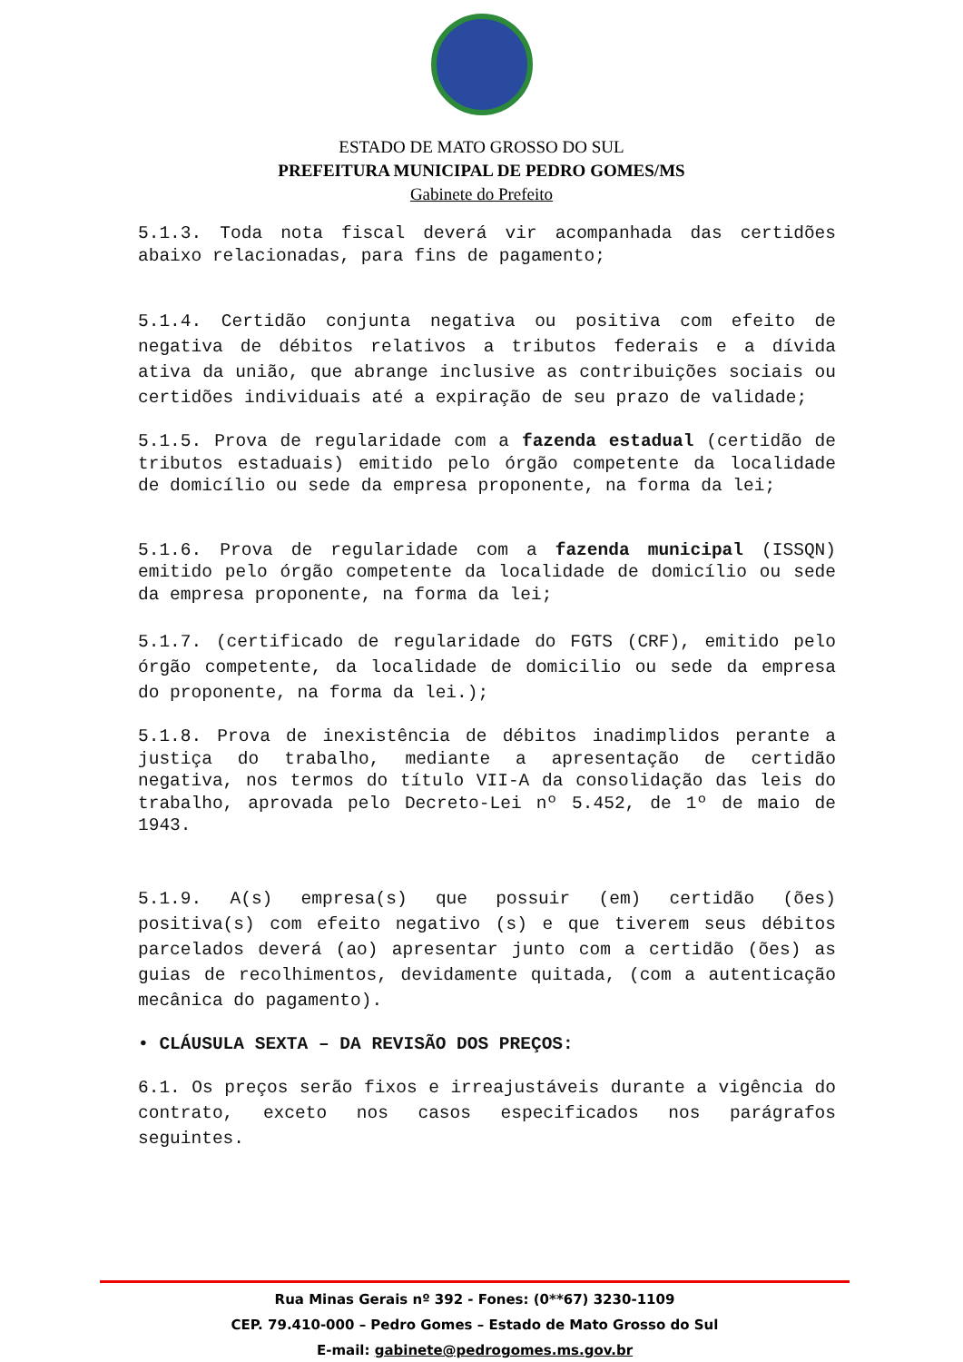ESTADO DE MATO GROSSO DO SUL
PREFEITURA MUNICIPAL DE PEDRO GOMES/MS
Gabinete do Prefeito
5.1.3. Toda nota fiscal deverá vir acompanhada das certidões abaixo relacionadas, para fins de pagamento;
5.1.4. Certidão conjunta negativa ou positiva com efeito de negativa de débitos relativos a tributos federais e a dívida ativa da união, que abrange inclusive as contribuições sociais ou certidões individuais até a expiração de seu prazo de validade;
5.1.5. Prova de regularidade com a fazenda estadual (certidão de tributos estaduais) emitido pelo órgão competente da localidade de domicílio ou sede da empresa proponente, na forma da lei;
5.1.6. Prova de regularidade com a fazenda municipal (ISSQN) emitido pelo órgão competente da localidade de domicílio ou sede da empresa proponente, na forma da lei;
5.1.7. (certificado de regularidade do FGTS (CRF), emitido pelo órgão competente, da localidade de domicilio ou sede da empresa do proponente, na forma da lei.);
5.1.8. Prova de inexistência de débitos inadimplidos perante a justiça do trabalho, mediante a apresentação de certidão negativa, nos termos do título VII-A da consolidação das leis do trabalho, aprovada pelo Decreto-Lei nº 5.452, de 1º de maio de 1943.
5.1.9. A(s) empresa(s) que possuir (em) certidão (ões) positiva(s) com efeito negativo (s) e que tiverem seus débitos parcelados deverá (ao) apresentar junto com a certidão (ões) as guias de recolhimentos, devidamente quitada, (com a autenticação mecânica do pagamento).
• CLÁUSULA SEXTA – DA REVISÃO DOS PREÇOS:
6.1. Os preços serão fixos e irreajustáveis durante a vigência do contrato, exceto nos casos especificados nos parágrafos seguintes.
Rua Minas Gerais nº 392 - Fones: (0**67) 3230-1109
CEP. 79.410-000 – Pedro Gomes – Estado de Mato Grosso do Sul
E-mail: gabinete@pedrogomes.ms.gov.br